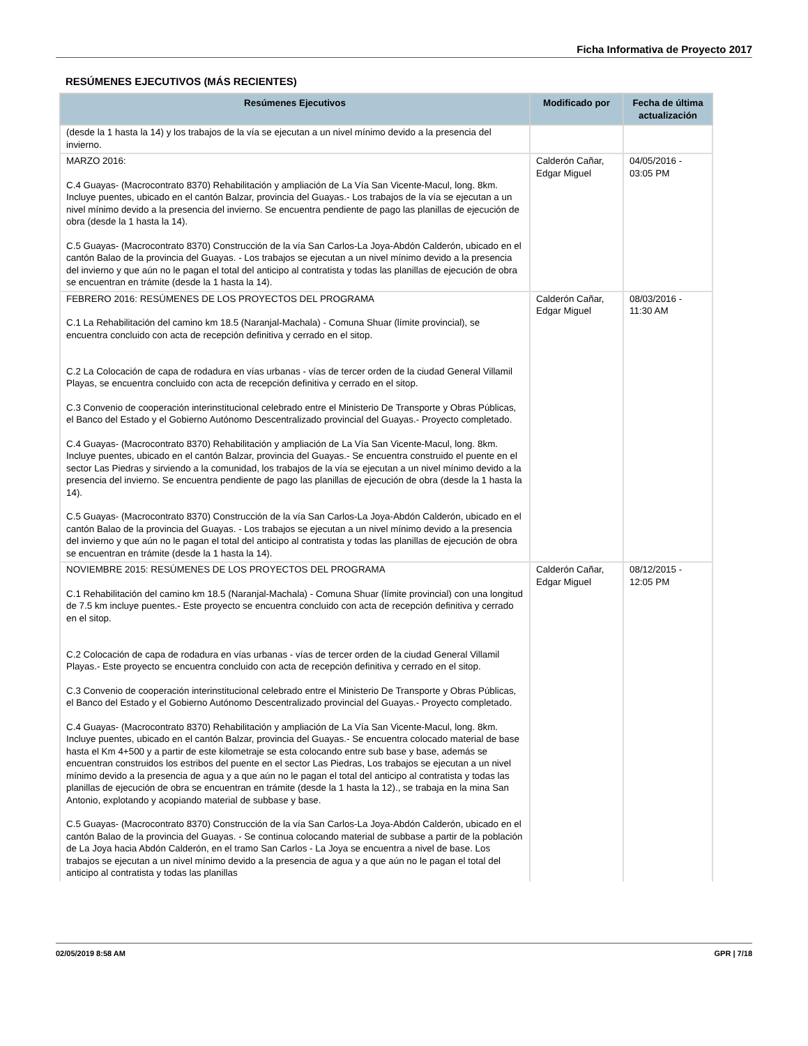Ficha Informativa de Proyecto 2017
RESÚMENES EJECUTIVOS (MÁS RECIENTES)
| Resúmenes Ejecutivos | Modificado por | Fecha de última actualización |
| --- | --- | --- |
| (desde la 1 hasta la 14) y los trabajos de la vía se ejecutan a un nivel mínimo devido a la presencia del invierno. | | |
| MARZO 2016: C.4 Guayas- (Macrocontrato 8370) Rehabilitación y ampliación de La Vía San Vicente-Macul, long. 8km. Incluye puentes, ubicado en el cantón Balzar, provincia del Guayas.- Los trabajos de la vía se ejecutan a un nivel mínimo devido a la presencia del invierno. Se encuentra pendiente de pago las planillas de ejecución de obra (desde la 1 hasta la 14). C.5 Guayas- (Macrocontrato 8370) Construcción de la vía San Carlos-La Joya-Abdón Calderón, ubicado en el cantón Balao de la provincia del Guayas. - Los trabajos se ejecutan a un nivel mínimo devido a la presencia del invierno y que aún no le pagan el total del anticipo al contratista y todas las planillas de ejecución de obra se encuentran en trámite (desde la 1 hasta la 14). | Calderón Cañar, Edgar Miguel | 04/05/2016 - 03:05 PM |
| FEBRERO 2016: RESÚMENES DE LOS PROYECTOS DEL PROGRAMA C.1 La Rehabilitación del camino km 18.5 (Naranjal-Machala) - Comuna Shuar (límite provincial), se encuentra concluido con acta de recepción definitiva y cerrado en el sitop. C.2 La Colocación de capa de rodadura en vías urbanas - vías de tercer orden de la ciudad General Villamil Playas, se encuentra concluido con acta de recepción definitiva y cerrado en el sitop. C.3 Convenio de cooperación interinstitucional celebrado entre el Ministerio De Transporte y Obras Públicas, el Banco del Estado y el Gobierno Autónomo Descentralizado provincial del Guayas.- Proyecto completado. C.4 Guayas- (Macrocontrato 8370) Rehabilitación y ampliación de La Vía San Vicente-Macul, long. 8km. Incluye puentes, ubicado en el cantón Balzar, provincia del Guayas.- Se encuentra construido el puente en el sector Las Piedras y sirviendo a la comunidad, los trabajos de la vía se ejecutan a un nivel mínimo devido a la presencia del invierno. Se encuentra pendiente de pago las planillas de ejecución de obra (desde la 1 hasta la 14). C.5 Guayas- (Macrocontrato 8370) Construcción de la vía San Carlos-La Joya-Abdón Calderón, ubicado en el cantón Balao de la provincia del Guayas. - Los trabajos se ejecutan a un nivel mínimo devido a la presencia del invierno y que aún no le pagan el total del anticipo al contratista y todas las planillas de ejecución de obra se encuentran en trámite (desde la 1 hasta la 14). | Calderón Cañar, Edgar Miguel | 08/03/2016 - 11:30 AM |
| NOVIEMBRE 2015: RESÚMENES DE LOS PROYECTOS DEL PROGRAMA C.1 Rehabilitación del camino km 18.5 (Naranjal-Machala) - Comuna Shuar (límite provincial) con una longitud de 7.5 km incluye puentes.- Este proyecto se encuentra concluido con acta de recepción definitiva y cerrado en el sitop. C.2 Colocación de capa de rodadura en vías urbanas - vías de tercer orden de la ciudad General Villamil Playas.- Este proyecto se encuentra concluido con acta de recepción definitiva y cerrado en el sitop. C.3 Convenio de cooperación interinstitucional celebrado entre el Ministerio De Transporte y Obras Públicas, el Banco del Estado y el Gobierno Autónomo Descentralizado provincial del Guayas.- Proyecto completado. C.4 Guayas- (Macrocontrato 8370) Rehabilitación y ampliación de La Vía San Vicente-Macul, long. 8km. Incluye puentes, ubicado en el cantón Balzar, provincia del Guayas.- Se encuentra colocado material de base hasta el Km 4+500 y a partir de este kilometraje se esta colocando entre sub base y base, además se encuentran construidos los estribos del puente en el sector Las Piedras, Los trabajos se ejecutan a un nivel mínimo devido a la presencia de agua y a que aún no le pagan el total del anticipo al contratista y todas las planillas de ejecución de obra se encuentran en trámite (desde la 1 hasta la 12)., se trabaja en la mina San Antonio, explotando y acopiando material de subbase y base. C.5 Guayas- (Macrocontrato 8370) Construcción de la vía San Carlos-La Joya-Abdón Calderón, ubicado en el cantón Balao de la provincia del Guayas. - Se continua colocando material de subbase a partir de la población de La Joya hacia Abdón Calderón, en el tramo San Carlos - La Joya se encuentra a nivel de base. Los trabajos se ejecutan a un nivel mínimo devido a la presencia de agua y a que aún no le pagan el total del anticipo al contratista y todas las planillas | Calderón Cañar, Edgar Miguel | 08/12/2015 - 12:05 PM |
02/05/2019 8:58 AM GPR | 7/18